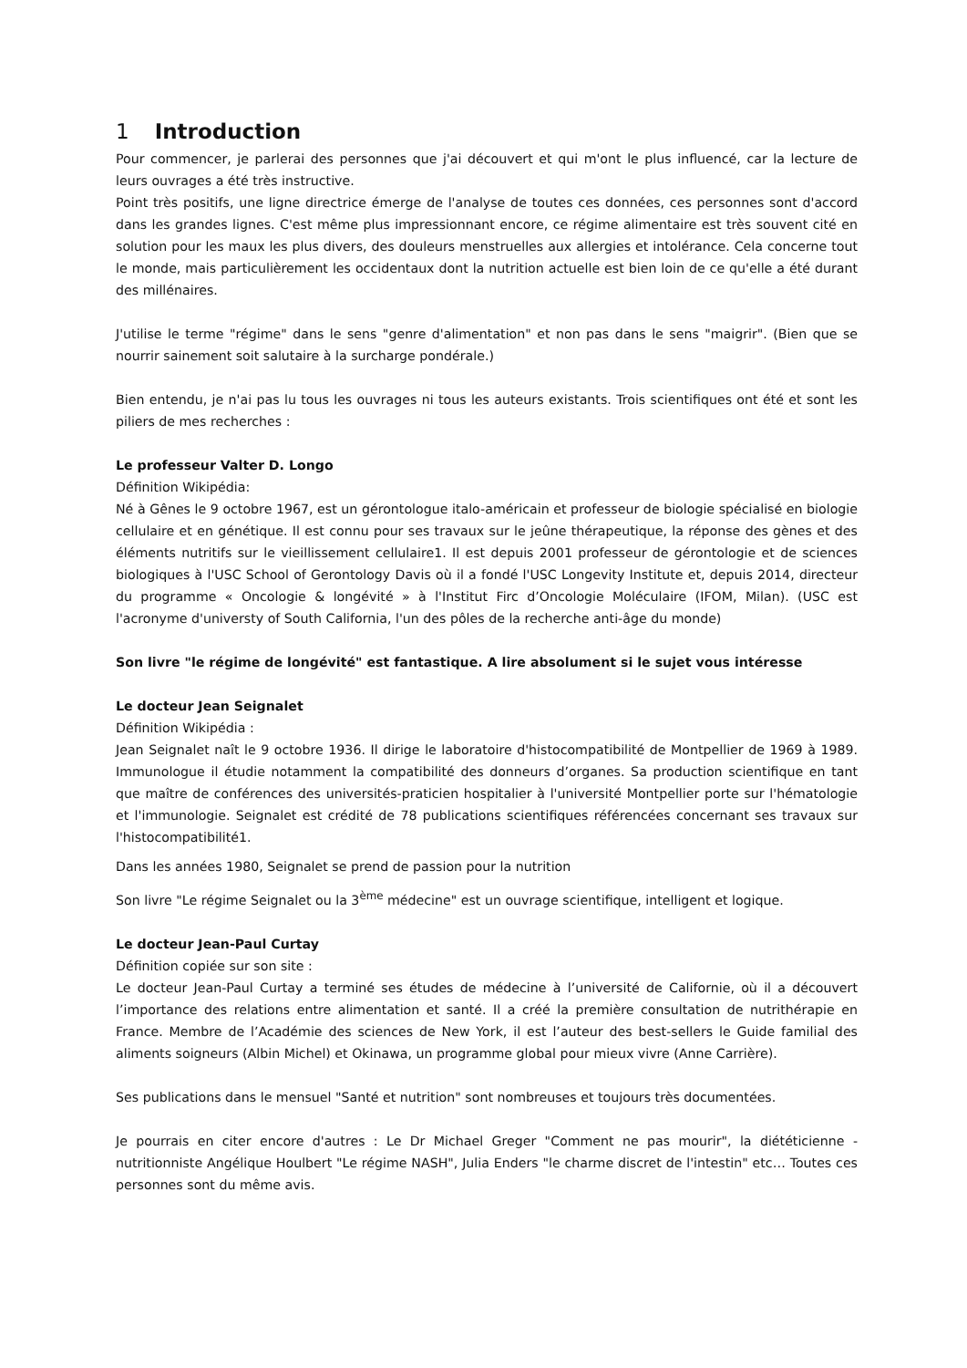1 Introduction
Pour commencer, je parlerai des personnes que j'ai découvert et qui m'ont le plus influencé, car la lecture de leurs ouvrages a été très instructive.
Point très positifs, une ligne directrice émerge de l'analyse de toutes ces données, ces personnes sont d'accord dans les grandes lignes. C'est même plus impressionnant encore, ce régime alimentaire est très souvent cité en solution pour les maux les plus divers, des douleurs menstruelles aux allergies et intolérance. Cela concerne tout le monde, mais particulièrement les occidentaux dont la nutrition actuelle est bien loin de ce qu'elle a été durant des millénaires.
J'utilise le terme "régime" dans le sens "genre d'alimentation" et non pas dans le sens "maigrir". (Bien que se nourrir sainement soit salutaire à la surcharge pondérale.)
Bien entendu, je n'ai pas lu tous les ouvrages ni tous les auteurs existants. Trois scientifiques ont été et sont les piliers de mes recherches :
Le professeur Valter D. Longo
Définition Wikipédia:
Né à Gênes le 9 octobre 1967, est un gérontologue italo-américain et professeur de biologie spécialisé en biologie cellulaire et en génétique. Il est connu pour ses travaux sur le jeûne thérapeutique, la réponse des gènes et des éléments nutritifs sur le vieillissement cellulaire1. Il est depuis 2001 professeur de gérontologie et de sciences biologiques à l'USC School of Gerontology Davis où il a fondé l'USC Longevity Institute et, depuis 2014, directeur du programme « Oncologie & longévité » à l'Institut Firc d’Oncologie Moléculaire (IFOM, Milan). (USC est l'acronyme d'universty of South California, l'un des pôles de la recherche anti-âge du monde)
Son livre "le régime de longévité" est fantastique. A lire absolument si le sujet vous intéresse
Le docteur Jean Seignalet
Définition Wikipédia :
Jean Seignalet naît le 9 octobre 1936. Il dirige le laboratoire d'histocompatibilité de Montpellier de 1969 à 1989. Immunologue il étudie notamment la compatibilité des donneurs d’organes. Sa production scientifique en tant que maître de conférences des universités-praticien hospitalier à l'université Montpellier porte sur l'hématologie et l'immunologie. Seignalet est crédité de 78 publications scientifiques référencées concernant ses travaux sur l'histocompatibilité1.
Dans les années 1980, Seignalet se prend de passion pour la nutrition
Son livre "Le régime Seignalet ou la 3<sup>ème</sup> médecine" est un ouvrage scientifique, intelligent et logique.
Le docteur Jean-Paul Curtay
Définition copiée sur son site :
Le docteur Jean-Paul Curtay a terminé ses études de médecine à l’université de Californie, où il a découvert l’importance des relations entre alimentation et santé. Il a créé la première consultation de nutrithérapie en France. Membre de l’Académie des sciences de New York, il est l’auteur des best-sellers le Guide familial des aliments soigneurs (Albin Michel) et Okinawa, un programme global pour mieux vivre (Anne Carrière).
Ses publications dans le mensuel "Santé et nutrition" sont nombreuses et toujours très documentées.
Je pourrais en citer encore d'autres : Le Dr Michael Greger "Comment ne pas mourir", la diététicienne - nutritionniste Angélique Houlbert "Le régime NASH", Julia Enders "le charme discret de l'intestin" etc… Toutes ces personnes sont du même avis.